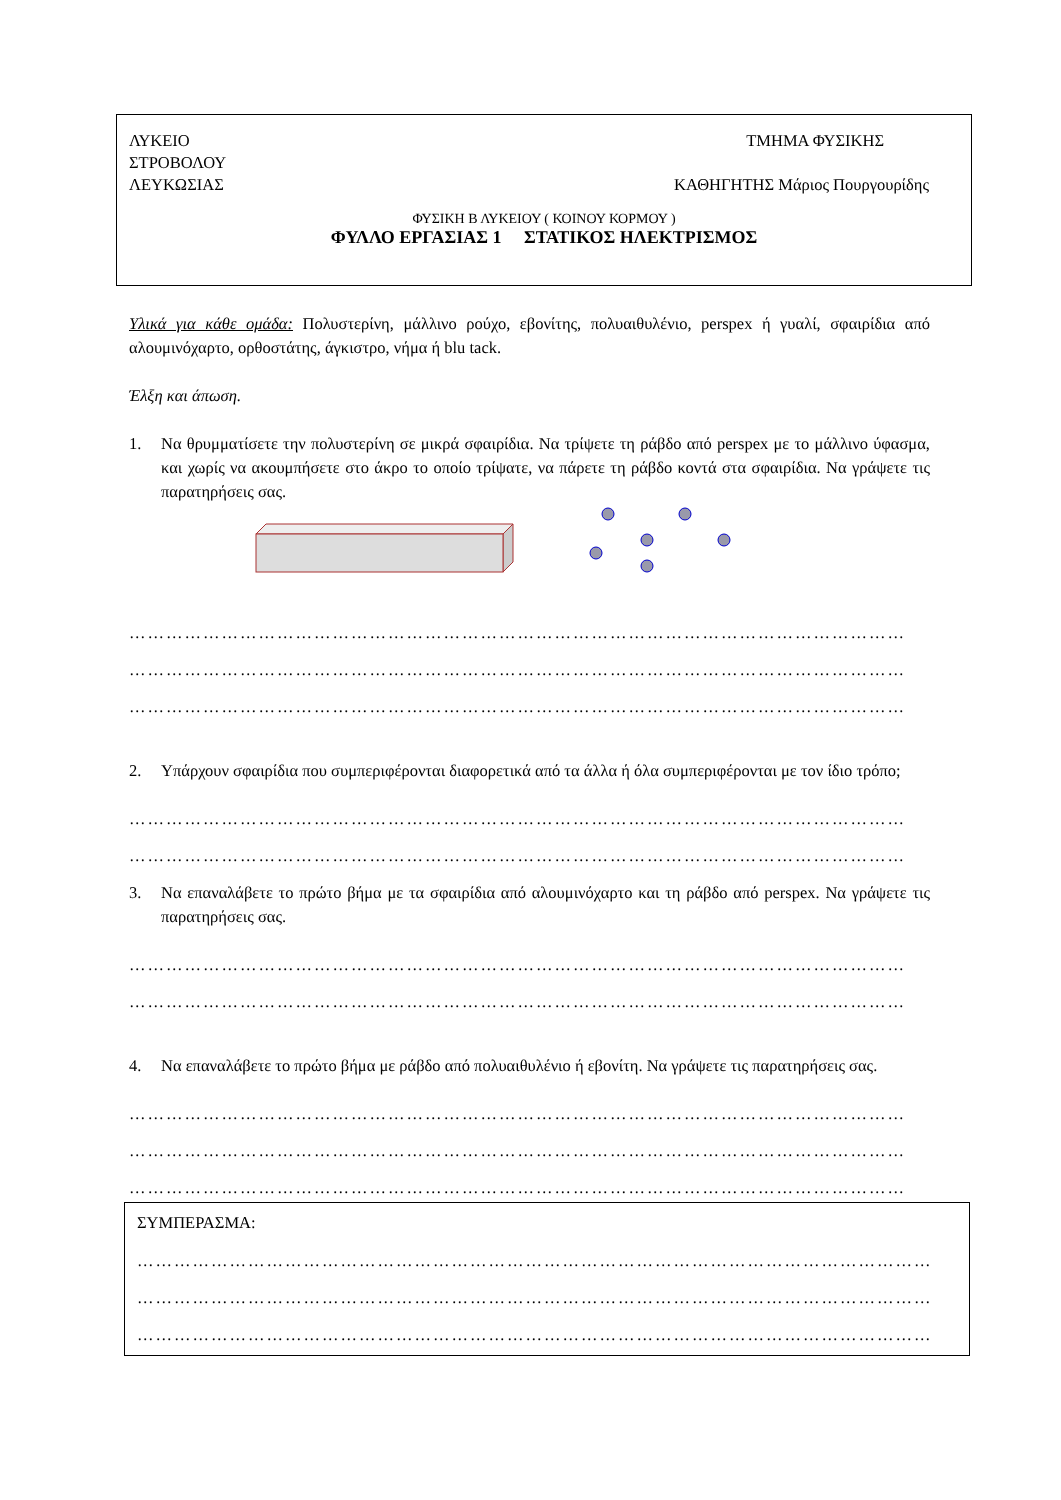ΛΥΚΕΙΟ ΤΜΗΜΑ ΦΥΣΙΚΗΣ
ΣΤΡΟΒΟΛΟΥ
ΛΕΥΚΩΣΙΑΣ ΚΑΘΗΓΗΤΗΣ Μάριος Πουργουρίδης
ΦΥΣΙΚΗ Β ΛΥΚΕΙΟΥ ( ΚΟΙΝΟΥ ΚΟΡΜΟΥ )
ΦΥΛΛΟ ΕΡΓΑΣΙΑΣ 1 ΣΤΑΤΙΚΟΣ ΗΛΕΚΤΡΙΣΜΟΣ
Υλικά για κάθε ομάδα: Πολυστερίνη, μάλλινο ρούχο, εβονίτης, πολυαιθυλένιο, perspex ή γυαλί, σφαιρίδια από αλουμινόχαρτο, ορθοστάτης, άγκιστρο, νήμα ή blu tack.
Έλξη και άπωση.
1. Να θρυμματίσετε την πολυστερίνη σε μικρά σφαιρίδια. Να τρίψετε τη ράβδο από perspex με το μάλλινο ύφασμα, και χωρίς να ακουμπήσετε στο άκρο το οποίο τρίψατε, να πάρετε τη ράβδο κοντά στα σφαιρίδια. Να γράψετε τις παρατηρήσεις σας.
………………………………………………………………………………………………………………
………………………………………………………………………………………………………………
………………………………………………………………………………………………………………
2. Υπάρχουν σφαιρίδια που συμπεριφέρονται διαφορετικά από τα άλλα ή όλα συμπεριφέρονται με τον ίδιο τρόπο;
………………………………………………………………………………………………………………
………………………………………………………………………………………………………………
3. Να επαναλάβετε το πρώτο βήμα με τα σφαιρίδια από αλουμινόχαρτο και τη ράβδο από perspex. Να γράψετε τις παρατηρήσεις σας.
………………………………………………………………………………………………………………
………………………………………………………………………………………………………………
4. Να επαναλάβετε το πρώτο βήμα με ράβδο από πολυαιθυλένιο ή εβονίτη. Να γράψετε τις παρατηρήσεις σας.
………………………………………………………………………………………………………………
………………………………………………………………………………………………………………
………………………………………………………………………………………………………………
ΣΥΜΠΕΡΑΣΜΑ:
…………………………………………………………………………………………………………………
…………………………………………………………………………………………………………………
…………………………………………………………………………………………………………………